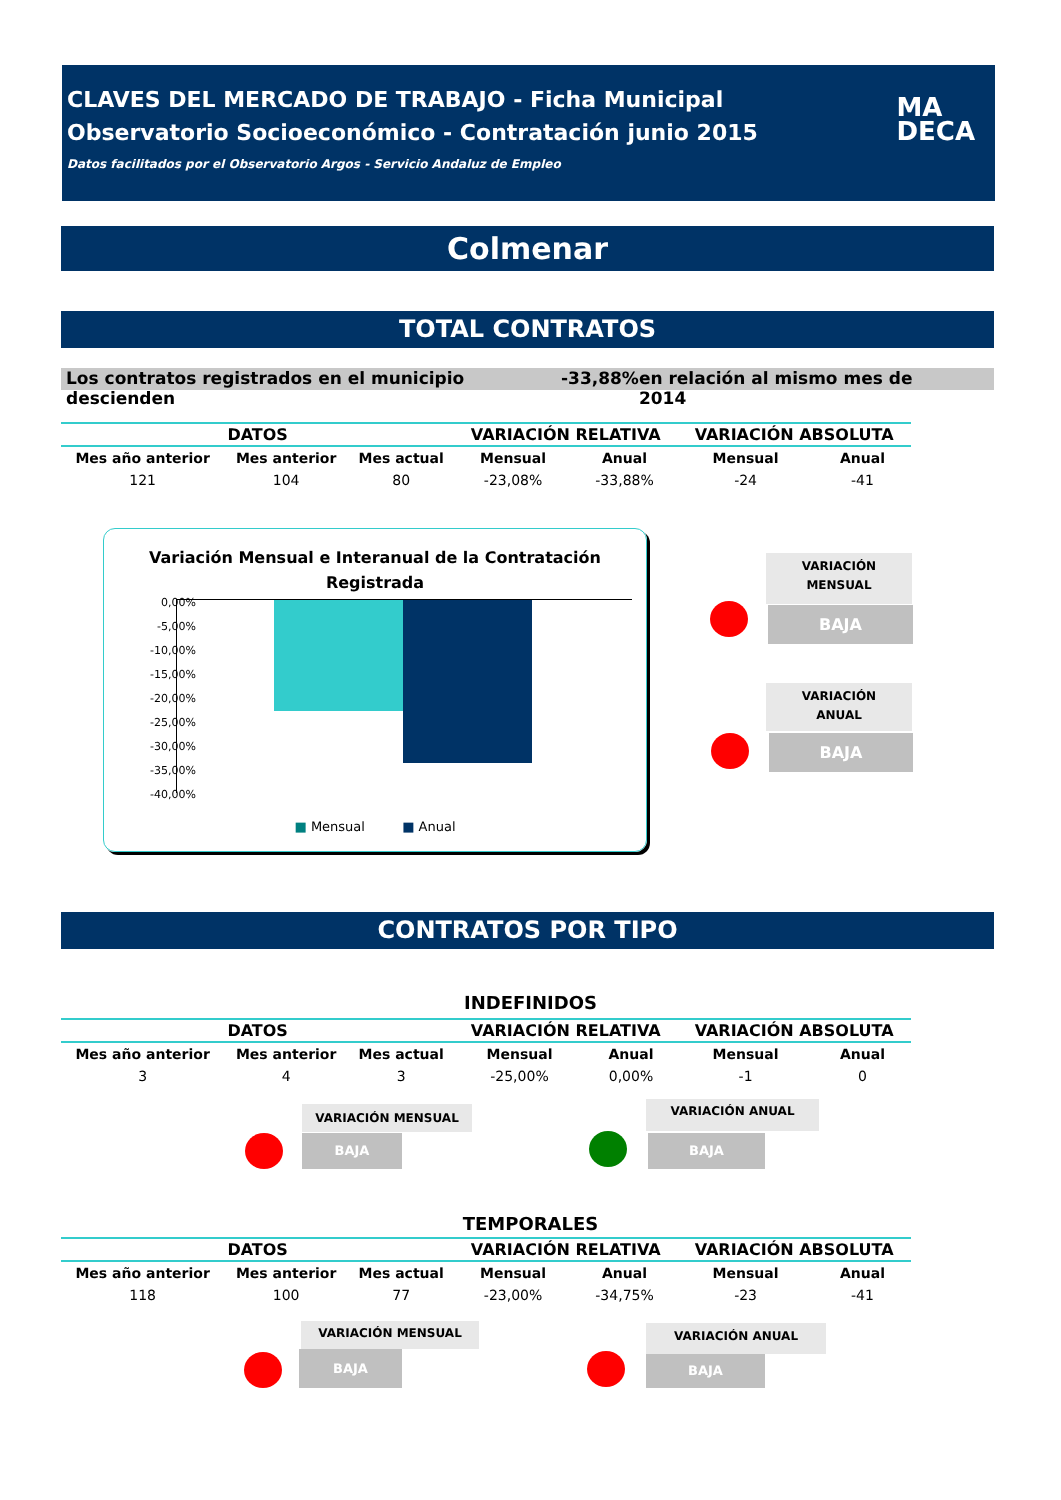CLAVES DEL MERCADO DE TRABAJO - Ficha Municipal
Observatorio Socioeconómico - Contratación junio 2015
Datos facilitados por el Observatorio Argos - Servicio Andaluz de Empleo
MA
DECA
Colmenar
TOTAL CONTRATOS
Los contratos registrados en el municipio descienden -33,88% en relación al mismo mes de 2014
| DATOS | | | VARIACIÓN RELATIVA | | VARIACIÓN ABSOLUTA | |
| --- | --- | --- | --- | --- | --- | --- |
| Mes año anterior | Mes anterior | Mes actual | Mensual | Anual | Mensual | Anual |
| 121 | 104 | 80 | -23,08% | -33,88% | -24 | -41 |
Variación Mensual e Interanual de la Contratación
Registrada
0,00%
-5,00%
-10,00%
-15,00%
-20,00%
-25,00%
-30,00%
-35,00%
-40,00%
■ Mensual ■ Anual
VARIACIÓN
MENSUAL
BAJA
VARIACIÓN
ANUAL
BAJA
CONTRATOS POR TIPO
INDEFINIDOS
| DATOS | | | VARIACIÓN RELATIVA | | VARIACIÓN ABSOLUTA | |
| --- | --- | --- | --- | --- | --- | --- |
| Mes año anterior | Mes anterior | Mes actual | Mensual | Anual | Mensual | Anual |
| 3 | 4 | 3 | -25,00% | 0,00% | -1 | 0 |
VARIACIÓN MENSUAL
BAJA
VARIACIÓN ANUAL
BAJA
TEMPORALES
| DATOS | | | VARIACIÓN RELATIVA | | VARIACIÓN ABSOLUTA | |
| --- | --- | --- | --- | --- | --- | --- |
| Mes año anterior | Mes anterior | Mes actual | Mensual | Anual | Mensual | Anual |
| 118 | 100 | 77 | -23,00% | -34,75% | -23 | -41 |
VARIACIÓN MENSUAL
BAJA
VARIACIÓN ANUAL
BAJA